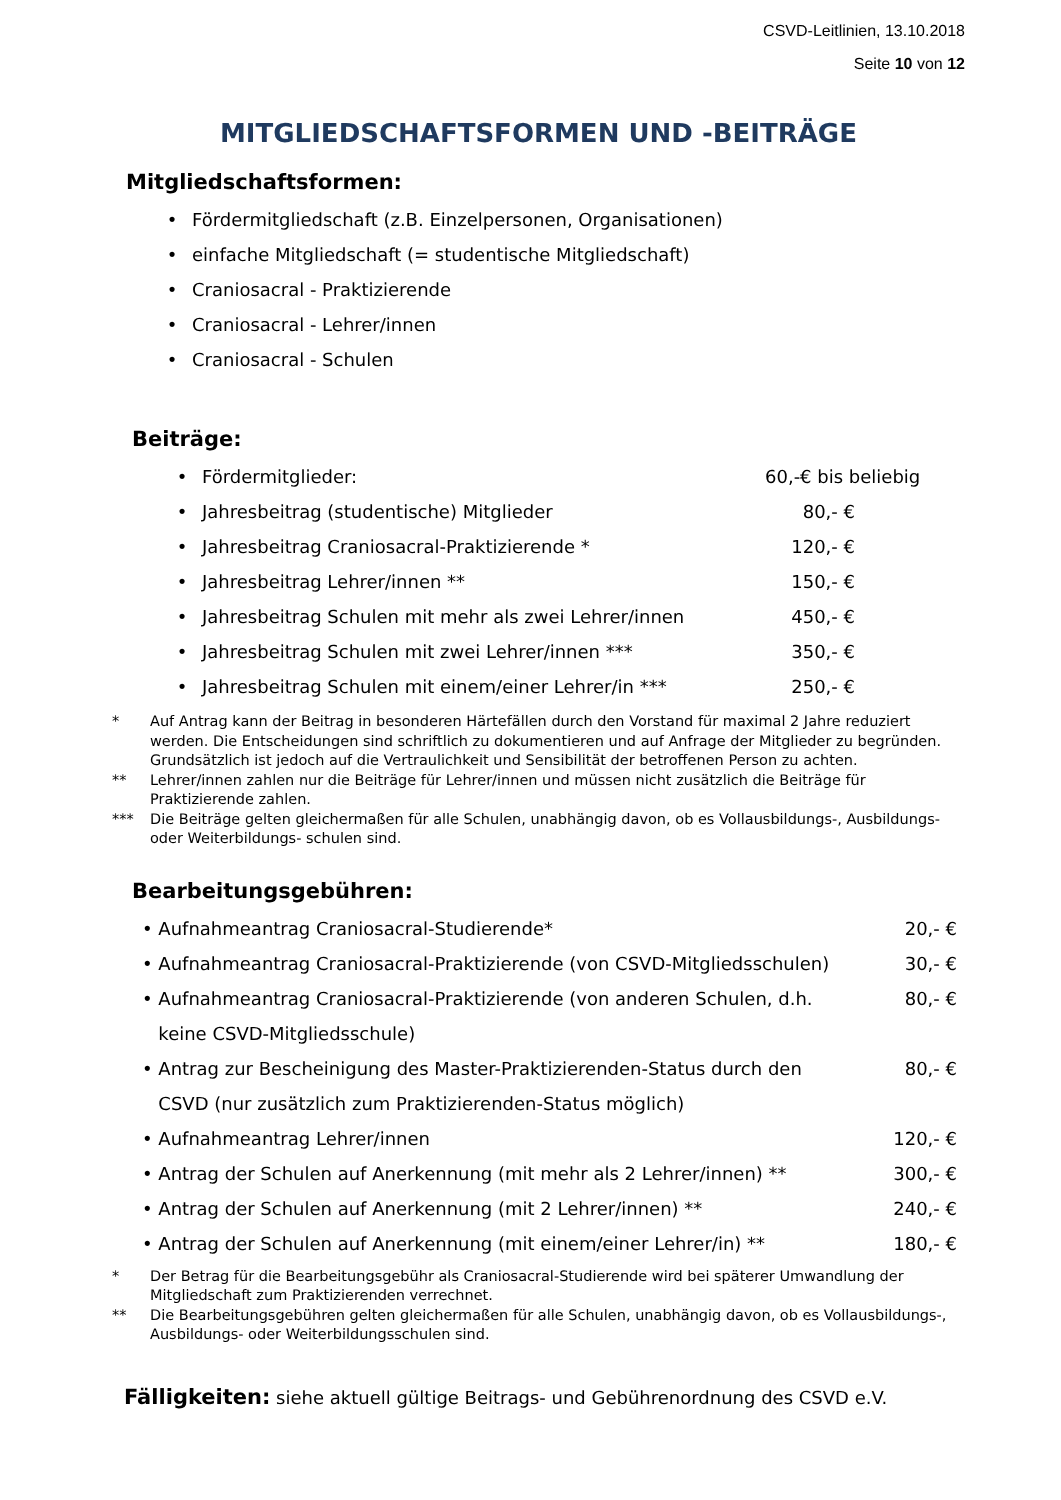CSVD-Leitlinien, 13.10.2018
Seite 10 von 12
MITGLIEDSCHAFTSFORMEN UND -BEITRÄGE
Mitgliedschaftsformen:
• Fördermitgliedschaft (z.B. Einzelpersonen, Organisationen)
• einfache Mitgliedschaft (= studentische Mitgliedschaft)
• Craniosacral - Praktizierende
• Craniosacral - Lehrer/innen
• Craniosacral - Schulen
Beiträge:
• Fördermitglieder: 60,-€ bis beliebig
• Jahresbeitrag (studentische) Mitglieder 80,- €
• Jahresbeitrag Craniosacral-Praktizierende * 120,- €
• Jahresbeitrag Lehrer/innen ** 150,- €
• Jahresbeitrag Schulen mit mehr als zwei Lehrer/innen 450,- €
• Jahresbeitrag Schulen mit zwei Lehrer/innen *** 350,- €
• Jahresbeitrag Schulen mit einem/einer Lehrer/in *** 250,- €
* Auf Antrag kann der Beitrag in besonderen Härtefällen durch den Vorstand für maximal 2 Jahre reduziert werden. Die Entscheidungen sind schriftlich zu dokumentieren und auf Anfrage der Mitglieder zu begründen. Grundsätzlich ist jedoch auf die Vertraulichkeit und Sensibilität der betroffenen Person zu achten.
** Lehrer/innen zahlen nur die Beiträge für Lehrer/innen und müssen nicht zusätzlich die Beiträge für Praktizierende zahlen.
*** Die Beiträge gelten gleichermaßen für alle Schulen, unabhängig davon, ob es Vollausbildungs-, Ausbildungs- oder Weiterbildungs- schulen sind.
Bearbeitungsgebühren:
• Aufnahmeantrag Craniosacral-Studierende* 20,- €
• Aufnahmeantrag Craniosacral-Praktizierende (von CSVD-Mitgliedsschulen) 30,- €
• Aufnahmeantrag Craniosacral-Praktizierende (von anderen Schulen, d.h. keine CSVD-Mitgliedsschule) 80,- €
• Antrag zur Bescheinigung des Master-Praktizierenden-Status durch den CSVD (nur zusätzlich zum Praktizierenden-Status möglich) 80,- €
• Aufnahmeantrag Lehrer/innen 120,- €
• Antrag der Schulen auf Anerkennung (mit mehr als 2 Lehrer/innen) ** 300,- €
• Antrag der Schulen auf Anerkennung (mit 2 Lehrer/innen) ** 240,- €
• Antrag der Schulen auf Anerkennung (mit einem/einer Lehrer/in) ** 180,- €
* Der Betrag für die Bearbeitungsgebühr als Craniosacral-Studierende wird bei späterer Umwandlung der Mitgliedschaft zum Praktizierenden verrechnet.
** Die Bearbeitungsgebühren gelten gleichermaßen für alle Schulen, unabhängig davon, ob es Vollausbildungs-, Ausbildungs- oder Weiterbildungsschulen sind.
Fälligkeiten: siehe aktuell gültige Beitrags- und Gebührenordnung des CSVD e.V.